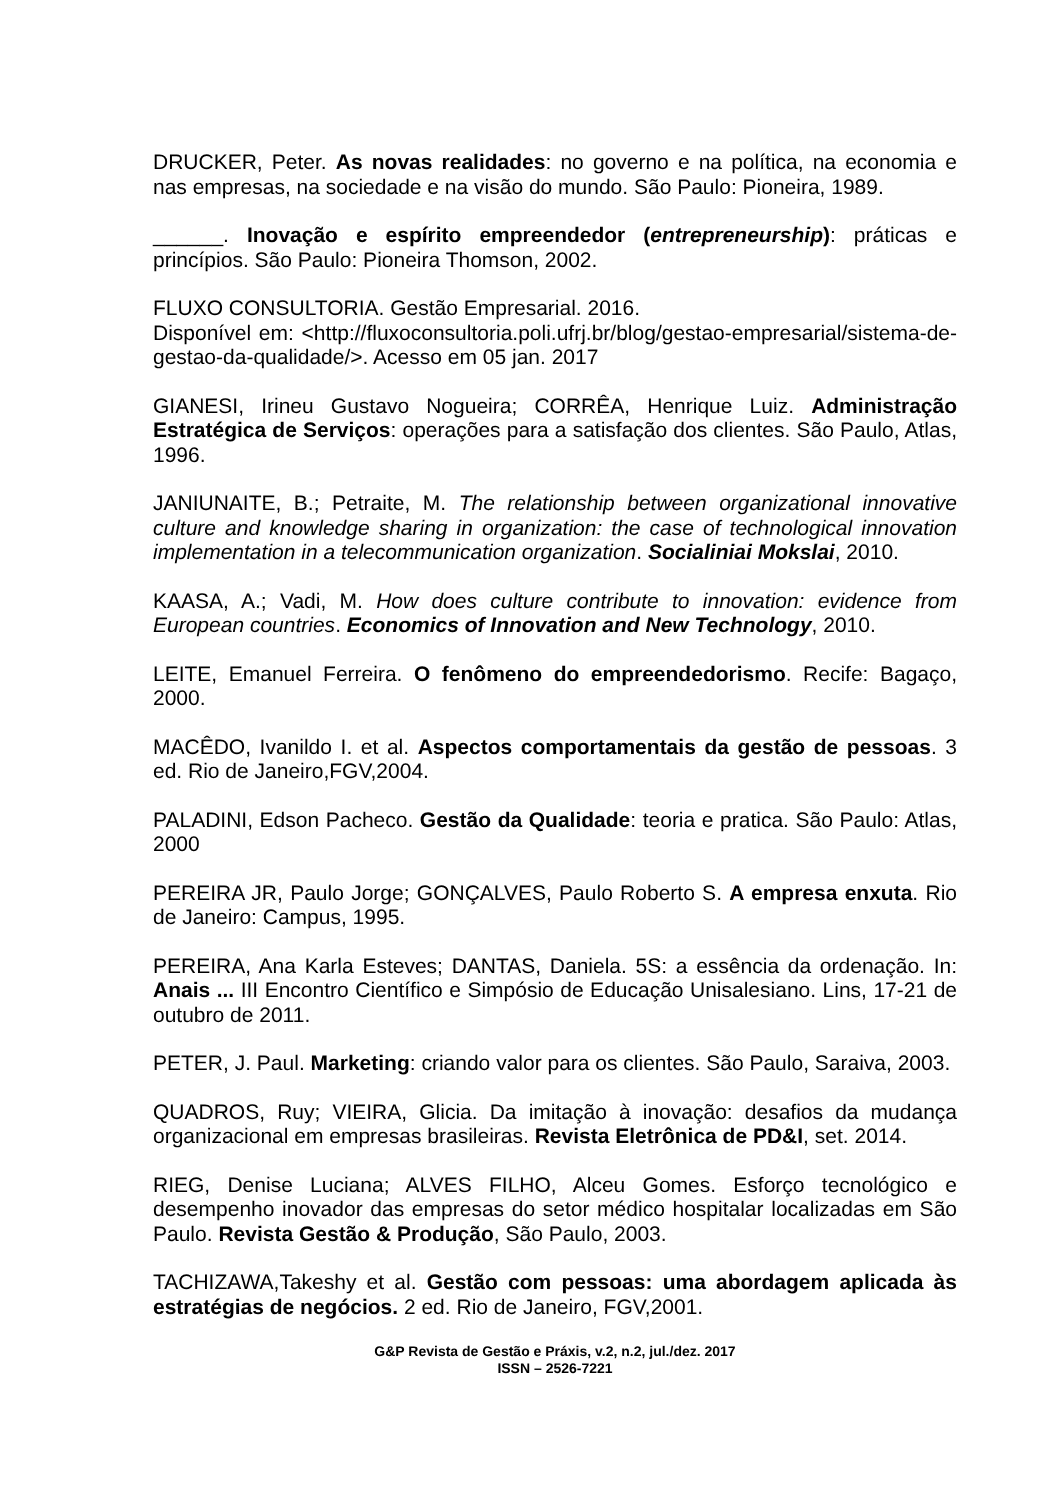DRUCKER, Peter. As novas realidades: no governo e na política, na economia e nas empresas, na sociedade e na visão do mundo. São Paulo: Pioneira, 1989.
______. Inovação e espírito empreendedor (entrepreneurship): práticas e princípios. São Paulo: Pioneira Thomson, 2002.
FLUXO CONSULTORIA. Gestão Empresarial. 2016.
Disponível em: <http://fluxoconsultoria.poli.ufrj.br/blog/gestao-empresarial/sistema-de-gestao-da-qualidade/>. Acesso em 05 jan. 2017
GIANESI, Irineu Gustavo Nogueira; CORRÊA, Henrique Luiz. Administração Estratégica de Serviços: operações para a satisfação dos clientes. São Paulo, Atlas, 1996.
JANIUNAITE, B.; Petraite, M. The relationship between organizational innovative culture and knowledge sharing in organization: the case of technological innovation implementation in a telecommunication organization. Socialiniai Mokslai, 2010.
KAASA, A.; Vadi, M. How does culture contribute to innovation: evidence from European countries. Economics of Innovation and New Technology, 2010.
LEITE, Emanuel Ferreira. O fenômeno do empreendedorismo. Recife: Bagaço, 2000.
MACÊDO, Ivanildo I. et al. Aspectos comportamentais da gestão de pessoas. 3 ed. Rio de Janeiro,FGV,2004.
PALADINI, Edson Pacheco. Gestão da Qualidade: teoria e pratica. São Paulo: Atlas, 2000
PEREIRA JR, Paulo Jorge; GONÇALVES, Paulo Roberto S. A empresa enxuta. Rio de Janeiro: Campus, 1995.
PEREIRA, Ana Karla Esteves; DANTAS, Daniela. 5S: a essência da ordenação. In: Anais ... III Encontro Científico e Simpósio de Educação Unisalesiano. Lins, 17-21 de outubro de 2011.
PETER, J. Paul. Marketing: criando valor para os clientes. São Paulo, Saraiva, 2003.
QUADROS, Ruy; VIEIRA, Glicia. Da imitação à inovação: desafios da mudança organizacional em empresas brasileiras. Revista Eletrônica de PD&I, set. 2014.
RIEG, Denise Luciana; ALVES FILHO, Alceu Gomes. Esforço tecnológico e desempenho inovador das empresas do setor médico hospitalar localizadas em São Paulo. Revista Gestão & Produção, São Paulo, 2003.
TACHIZAWA,Takeshy et al. Gestão com pessoas: uma abordagem aplicada às estratégias de negócios. 2 ed. Rio de Janeiro, FGV,2001.
G&P Revista de Gestão e Práxis, v.2, n.2, jul./dez. 2017
ISSN – 2526-7221